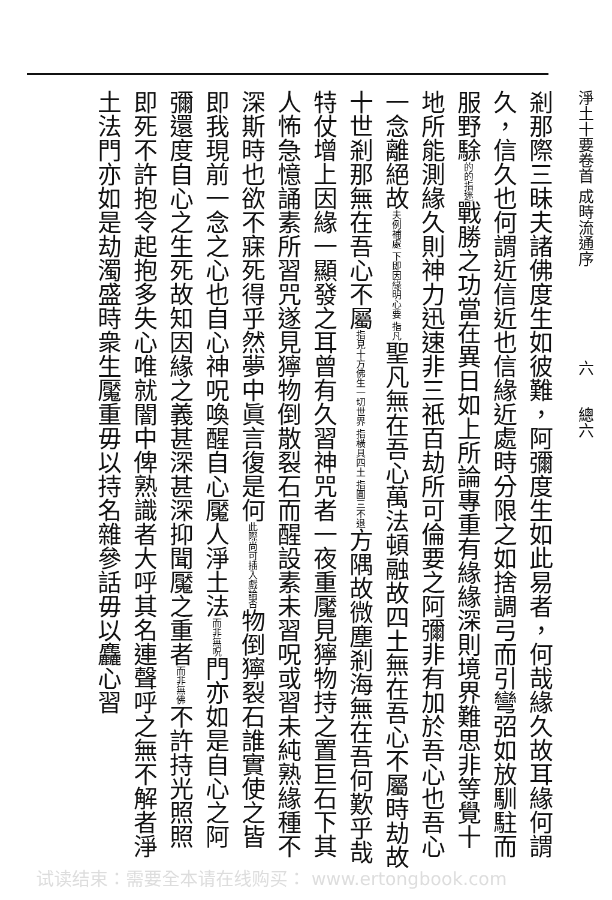淨土十要卷首 成時流通序　　　　　　六　　總六
剎那際三昧夫諸佛度生如彼難，阿彌度生如此易者，何哉緣久故耳緣何謂久，信久也何謂近信近也信緣近處時分限之如捨調弓而引彎弨如放馴駐而服野駼的的指迷戰勝之功當在異日如上所論專重有緣緣深則境界難思非等覺十地所能測緣久則神力迅速非三祇百劫所可倫要之阿彌非有加於吾心也吾心一念離絕故夫例補處 下即因緣明心要 指凡聖凡無在吾心萬法頓融故四土無在吾心不屬時劫故十世剎那無在吾心不屬指見十方佛生一切世界 指橫具四土 指圓三不退方隅故微塵剎海無在吾何歎乎哉特仗增上因緣一顯發之耳曾有久習神咒者一夜重魘見獰物持之置巨石下其人怖急憶誦素所習咒遂見獰物倒散裂石而醒設素未習呪或習未純熟緣種不深斯時也欲不寐死得乎然夢中眞言復是何此際尚可插入戲論否物倒獰裂石誰實使之皆即我現前一念之心也自心神呪喚醒自心魘人淨土法而非無呪門亦如是自心之阿彌還度自心之生死故知因緣之義甚深甚深抑聞魘之重者而非無佛不許持光照照即死不許抱令起抱多失心唯就闇中俾熟識者大呼其名連聲呼之無不解者淨土法門亦如是劫濁盛時衆生魘重毋以持名雜參話毋以麤心習
试读结束：需要全本请在线购买： www.ertongbook.com